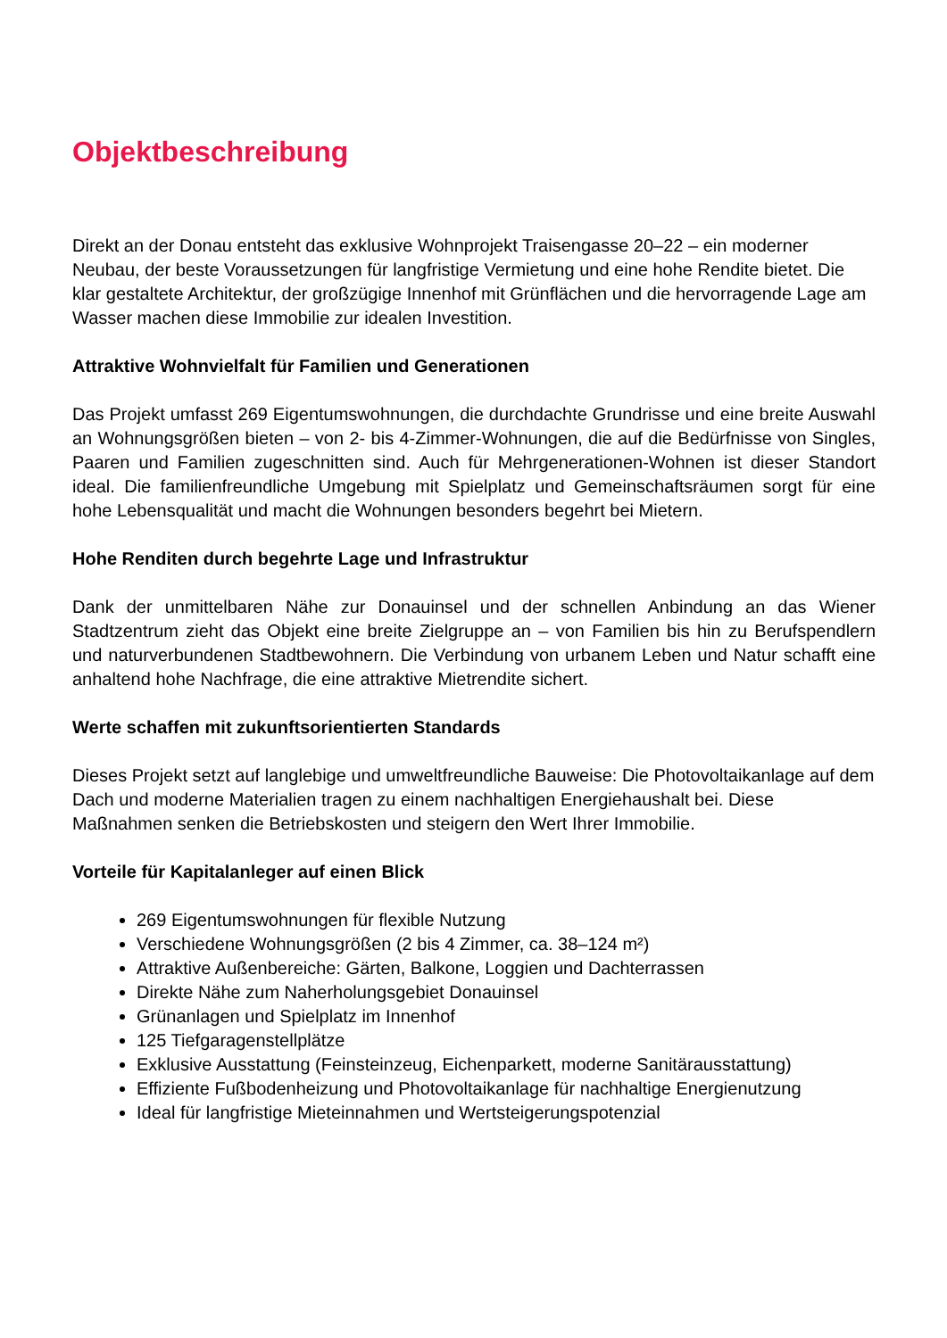Objektbeschreibung
Direkt an der Donau entsteht das exklusive Wohnprojekt Traisengasse 20–22 – ein moderner Neubau, der beste Voraussetzungen für langfristige Vermietung und eine hohe Rendite bietet. Die klar gestaltete Architektur, der großzügige Innenhof mit Grünflächen und die hervorragende Lage am Wasser machen diese Immobilie zur idealen Investition.
Attraktive Wohnvielfalt für Familien und Generationen
Das Projekt umfasst 269 Eigentumswohnungen, die durchdachte Grundrisse und eine breite Auswahl an Wohnungsgrößen bieten – von 2- bis 4-Zimmer-Wohnungen, die auf die Bedürfnisse von Singles, Paaren und Familien zugeschnitten sind. Auch für Mehrgenerationen-Wohnen ist dieser Standort ideal. Die familienfreundliche Umgebung mit Spielplatz und Gemeinschaftsräumen sorgt für eine hohe Lebensqualität und macht die Wohnungen besonders begehrt bei Mietern.
Hohe Renditen durch begehrte Lage und Infrastruktur
Dank der unmittelbaren Nähe zur Donauinsel und der schnellen Anbindung an das Wiener Stadtzentrum zieht das Objekt eine breite Zielgruppe an – von Familien bis hin zu Berufspendlern und naturverbundenen Stadtbewohnern. Die Verbindung von urbanem Leben und Natur schafft eine anhaltend hohe Nachfrage, die eine attraktive Mietrendite sichert.
Werte schaffen mit zukunftsorientierten Standards
Dieses Projekt setzt auf langlebige und umweltfreundliche Bauweise: Die Photovoltaikanlage auf dem Dach und moderne Materialien tragen zu einem nachhaltigen Energiehaushalt bei. Diese Maßnahmen senken die Betriebskosten und steigern den Wert Ihrer Immobilie.
Vorteile für Kapitalanleger auf einen Blick
269 Eigentumswohnungen für flexible Nutzung
Verschiedene Wohnungsgrößen (2 bis 4 Zimmer, ca. 38–124 m²)
Attraktive Außenbereiche: Gärten, Balkone, Loggien und Dachterrassen
Direkte Nähe zum Naherholungsgebiet Donauinsel
Grünanlagen und Spielplatz im Innenhof
125 Tiefgaragenstellplätze
Exklusive Ausstattung (Feinsteinzeug, Eichenparkett, moderne Sanitärausstattung)
Effiziente Fußbodenheizung und Photovoltaikanlage für nachhaltige Energienutzung
Ideal für langfristige Mieteinnahmen und Wertsteigerungspotenzial